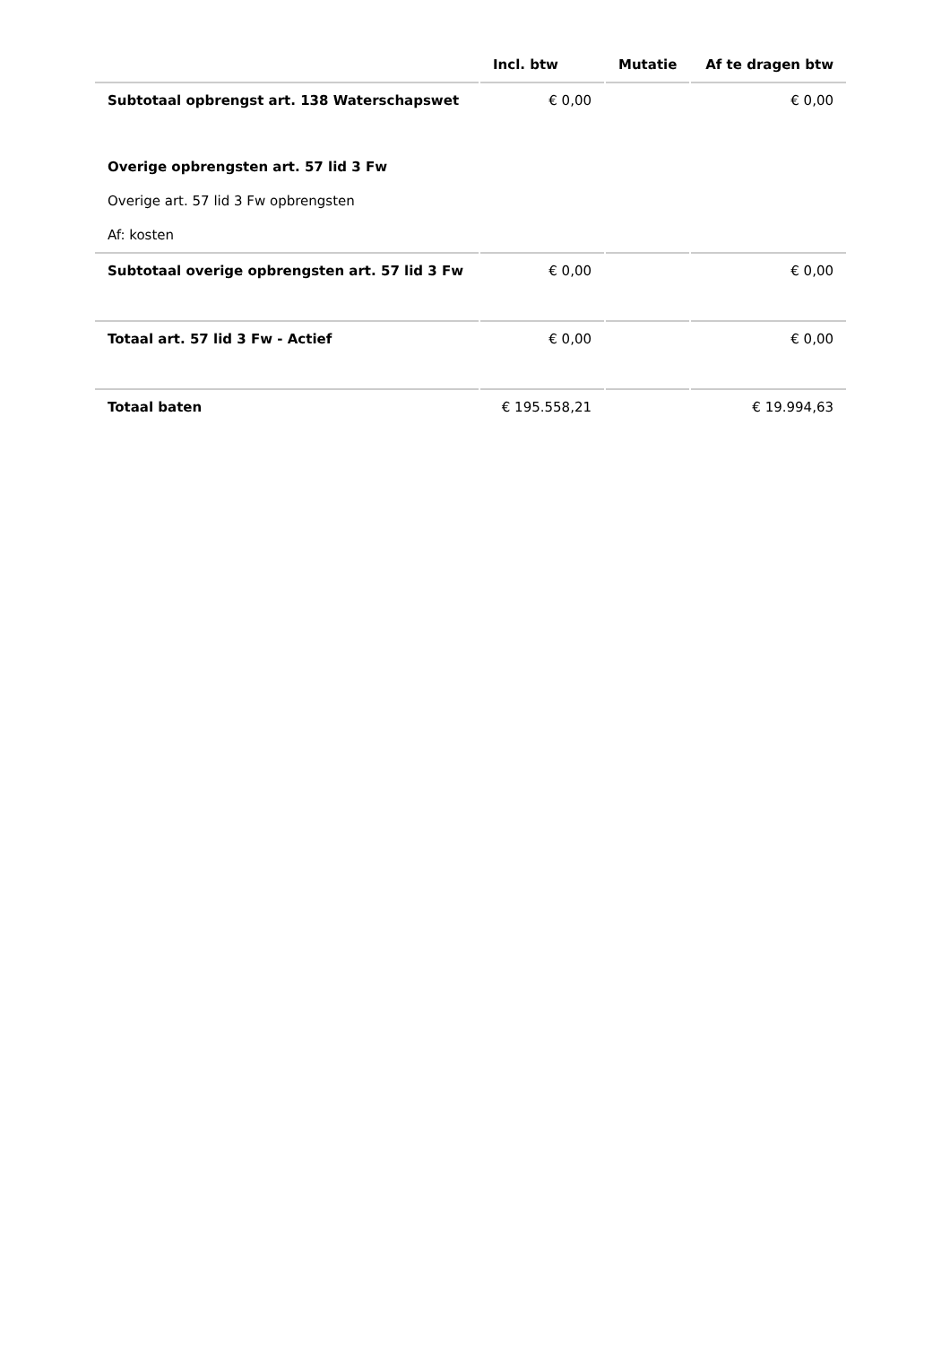| | Incl. btw | Mutatie | Af te dragen btw |
| --- | --- | --- | --- |
| Subtotaal opbrengst art. 138 Waterschapswet | € 0,00 | | € 0,00 |
| Overige opbrengsten art. 57 lid 3 Fw | | | |
| Overige art. 57 lid 3 Fw opbrengsten | | | |
| Af: kosten | | | |
| Subtotaal overige opbrengsten art. 57 lid 3 Fw | € 0,00 | | € 0,00 |
| Totaal art. 57 lid 3 Fw - Actief | € 0,00 | | € 0,00 |
| Totaal baten | € 195.558,21 | | € 19.994,63 |